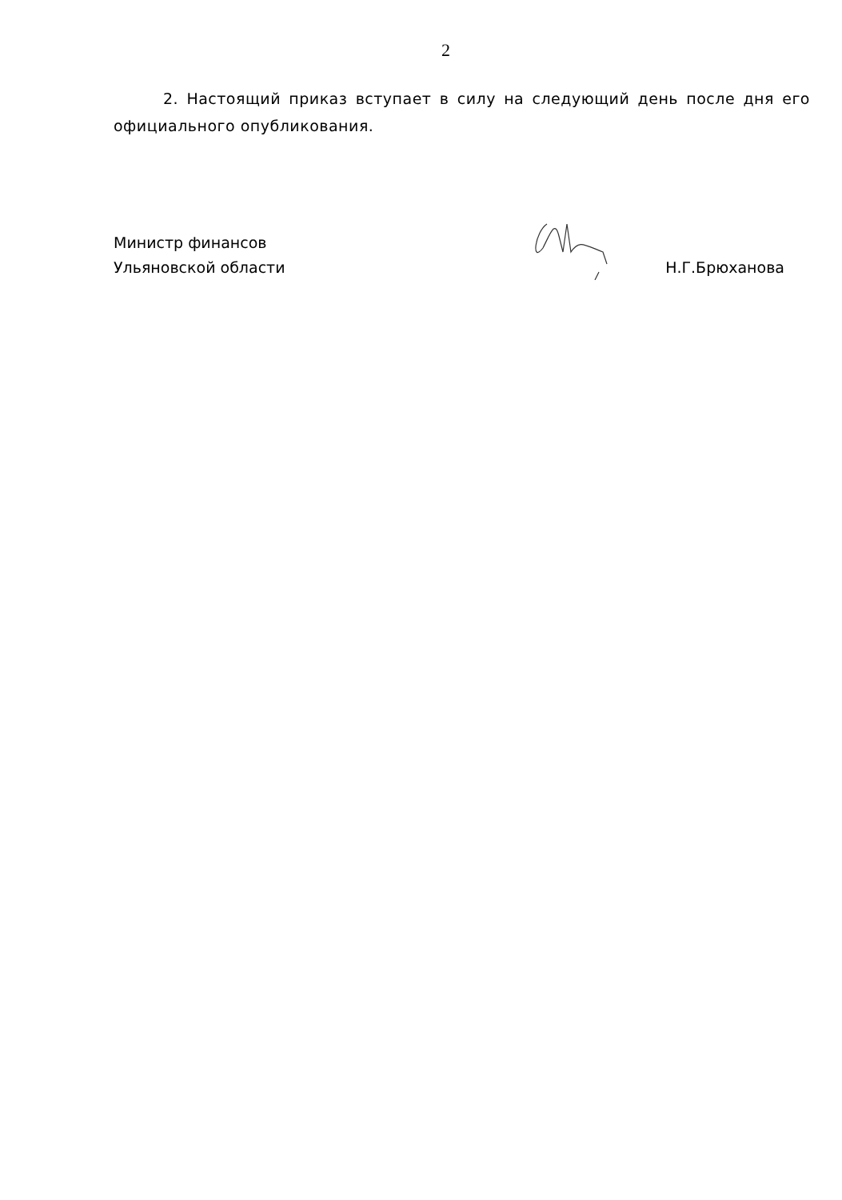2
2. Настоящий приказ вступает в силу на следующий день после дня его официального опубликования.
Министр финансов
Ульяновской области
Н.Г.Брюханова